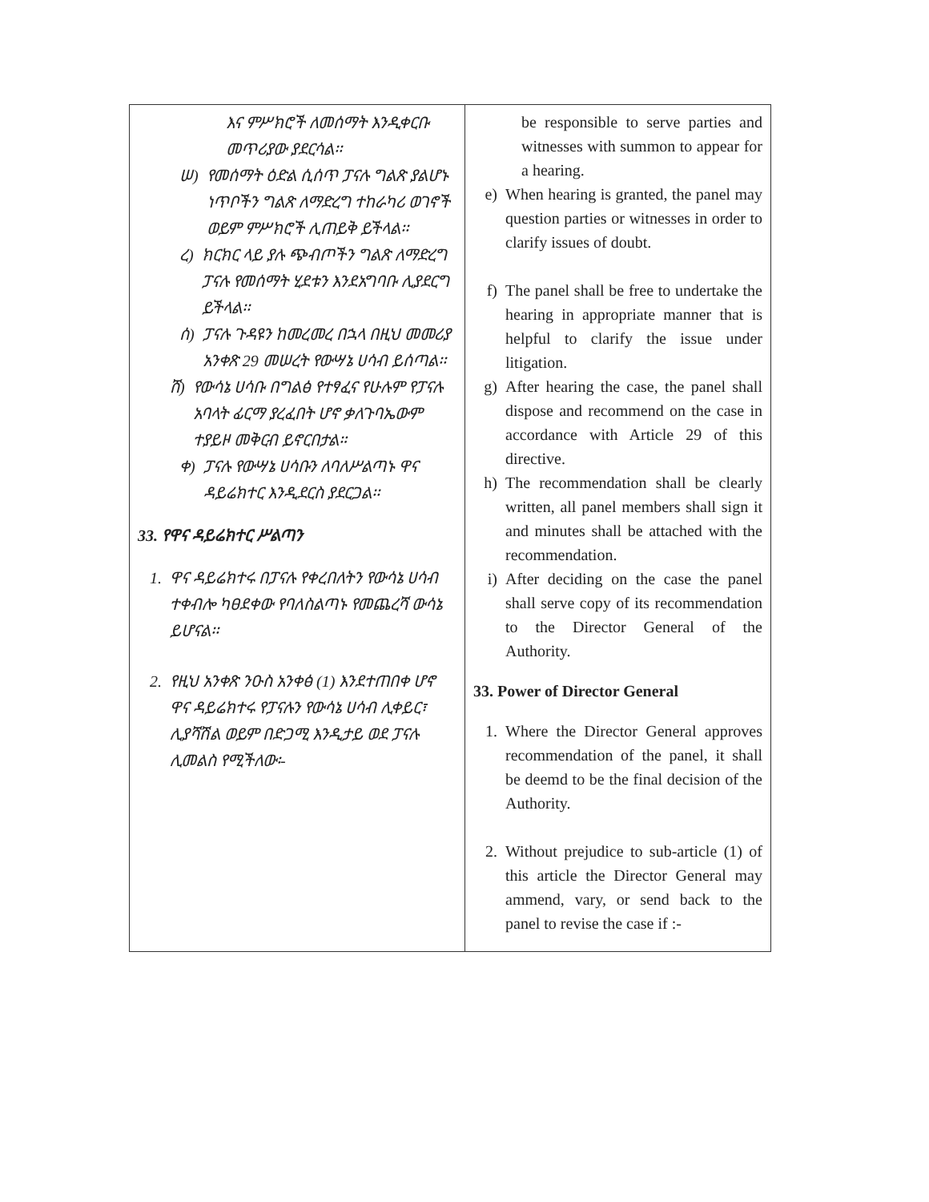| እና ምሥክሮች ለመሰማት እንዲቀርቡ መጥሪያው ያደርሳል፡፡ ሠ) የመሰማት ዕድል ሲሰጥ ፓናሉ ግልጽ ያልሆኑ ነጥቦችን ግልጽ ለማድረግ ተከራካሪ ወገኖች ወይም ምሥክሮች ሊጠይቅ ይችላል፡፡ ረ) ክርክር ላይ ያሉ ጭብጦችን ግልጽ ለማድረግ ፓናሉ የመሰማት ሂደቱን እንደአግባቡ ሊያደርግ ይችላል፡፡ ሰ) ፓናሉ ጉዳዩን ከመረመረ በኋላ በዚህ መመሪያ አንቀጽ 29 መሠረት የውሣኔ ሀሳብ ይሰጣል፡፡ ሸ) የውሳኔ ሀሳቡ በግልፅ የተፃፈና የሁሉም የፓናሉ አባላት ፊርማ ያረፈበት ሆኖ ቃለጉባኤውም ተያይዞ መቅርብ ይኖርበታል። ቀ) ፓናሉ የውሣኔ ሀሳቡን ለባለሥልጣኑ ዋና ዳይሬክተር እንዲደርስ ያደርጋል፡፡ 33. የዋና ዳይሬክተር ሥልጣን 1. ዋና ዳይሬክተሩ በፓናሉ የቀረበለትን የውሳኔ ሀሳብ ተቀብሎ ካፀደቀው የባለስልጣኑ የመጨረሻ ውሳኔ ይሆናል፡፡ 2. የዚህ አንቀጽ ንዑስ አንቀፅ (1) እንደተጠበቀ ሆኖ ዋና ዳይሬክተሩ የፓናሉን የውሳኔ ሀሳብ ሊቀይር፣ ሊያሻሽል ወይም በድጋሚ እንዲታይ ወደ ፓናሉ ሊመልስ የሚችለው፡- | be responsible to serve parties and witnesses with summon to appear for a hearing. e) When hearing is granted, the panel may question parties or witnesses in order to clarify issues of doubt. f) The panel shall be free to undertake the hearing in appropriate manner that is helpful to clarify the issue under litigation. g) After hearing the case, the panel shall dispose and recommend on the case in accordance with Article 29 of this directive. h) The recommendation shall be clearly written, all panel members shall sign it and minutes shall be attached with the recommendation. i) After deciding on the case the panel shall serve copy of its recommendation to the Director General of the Authority. 33. Power of Director General 1. Where the Director General approves recommendation of the panel, it shall be deemd to be the final decision of the Authority. 2. Without prejudice to sub-article (1) of this article the Director General may ammend, vary, or send back to the panel to revise the case if :- |